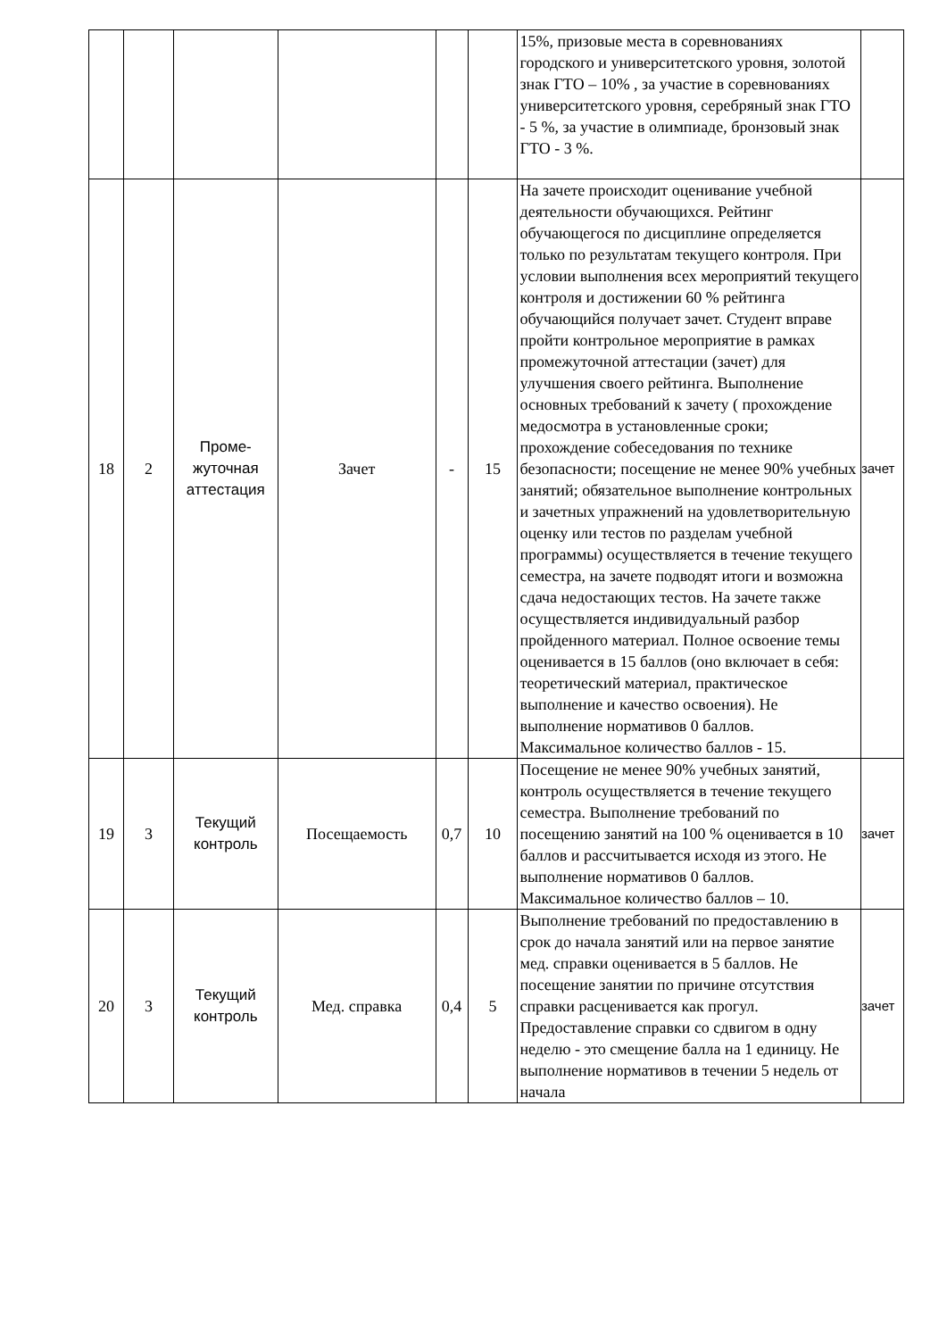| | | | | | | 15%, призовые места в соревнованиях городского и университетского уровня, золотой знак ГТО – 10% , за участие в соревнованиях университетского уровня, серебряный знак ГТО - 5 %, за участие в олимпиаде, бронзовый знак ГТО - 3 %. | |
| 18 | 2 | Проме- жуточная аттестация | Зачет | - | 15 | На зачете происходит оценивание учебной деятельности обучающихся. Рейтинг обучающегося по дисциплине определяется только по результатам текущего контроля. При условии выполнения всех мероприятий текущего контроля и достижении 60 % рейтинга обучающийся получает зачет. Студент вправе пройти контрольное мероприятие в рамках промежуточной аттестации (зачет) для улучшения своего рейтинга. Выполнение основных требований к зачету ( прохождение медосмотра в установленные сроки; прохождение собеседования по технике безопасности; посещение не менее 90% учебных занятий; обязательное выполнение контрольных и зачетных упражнений на удовлетворительную оценку или тестов по разделам учебной программы) осуществляется в течение текущего семестра, на зачете подводят итоги и возможна сдача недостающих тестов. На зачете также осуществляется индивидуальный разбор пройденного материал. Полное освоение темы оценивается в 15 баллов (оно включает в себя: теоретический материал, практическое выполнение и качество освоения). Не выполнение нормативов 0 баллов. Максимальное количество баллов - 15. | зачет |
| 19 | 3 | Текущий контроль | Посещаемость | 0,7 | 10 | Посещение не менее 90% учебных занятий, контроль осуществляется в течение текущего семестра. Выполнение требований по посещению занятий на 100 % оценивается в 10 баллов и рассчитывается исходя из этого. Не выполнение нормативов 0 баллов. Максимальное количество баллов – 10. | зачет |
| 20 | 3 | Текущий контроль | Мед. справка | 0,4 | 5 | Выполнение требований по предоставлению в срок до начала занятий или на первое занятие мед. справки оценивается в 5 баллов. Не посещение занятии по причине отсутствия справки расценивается как прогул. Предоставление справки со сдвигом в одну неделю - это смещение балла на 1 единицу. Не выполнение нормативов в течении 5 недель от начала | зачет |